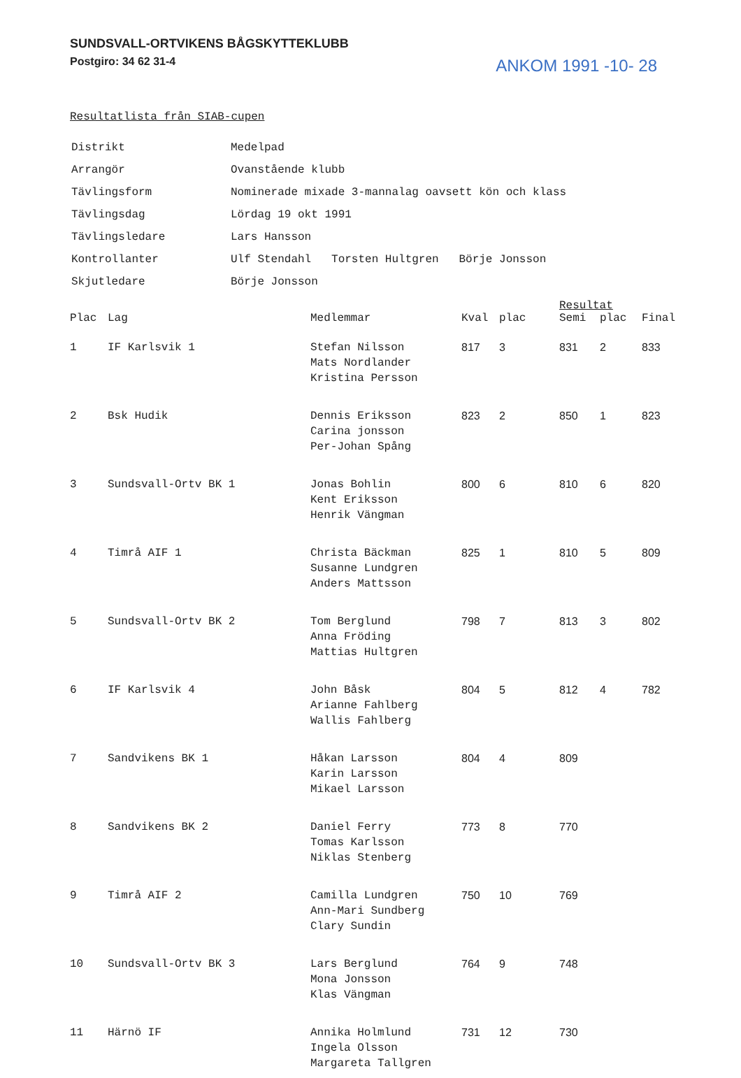SUNDSVALL-ORTVIKENS BÅGSKYTTEKLUBB
Postgiro: 34 62 31-4
ANKOM 1991 -10- 28
Resultatlista från SIAB-cupen
| Distrikt | Medelpad |
| Arrangör | Ovanstående klubb |
| Tävlingsform | Nominerade mixade 3-mannalag oavsett kön och klass |
| Tävlingsdag | Lördag 19 okt 1991 |
| Tävlingsledare | Lars Hansson |
| Kontrollanter | Ulf Stendahl Torsten Hultgren Börje Jonsson |
| Skjutledare | Börje Jonsson |
| | | | | | Resultat | | |
| --- | --- | --- | --- | --- | --- | --- | --- |
| Plac | Lag | Medlemmar | Kval | plac | Semi | plac | Final |
| 1 | IF Karlsvik 1 | Stefan Nilsson Mats Nordlander Kristina Persson | 817 | 3 | 831 | 2 | 833 |
| 2 | Bsk Hudik | Dennis Eriksson Carina jonsson Per-Johan Spång | 823 | 2 | 850 | 1 | 823 |
| 3 | Sundsvall-Ortv BK 1 | Jonas Bohlin Kent Eriksson Henrik Vängman | 800 | 6 | 810 | 6 | 820 |
| 4 | Timrå AIF 1 | Christa Bäckman Susanne Lundgren Anders Mattsson | 825 | 1 | 810 | 5 | 809 |
| 5 | Sundsvall-Ortv BK 2 | Tom Berglund Anna Fröding Mattias Hultgren | 798 | 7 | 813 | 3 | 802 |
| 6 | IF Karlsvik 4 | John Båsk Arianne Fahlberg Wallis Fahlberg | 804 | 5 | 812 | 4 | 782 |
| 7 | Sandvikens BK 1 | Håkan Larsson Karin Larsson Mikael Larsson | 804 | 4 | 809 | | |
| 8 | Sandvikens BK 2 | Daniel Ferry Tomas Karlsson Niklas Stenberg | 773 | 8 | 770 | | |
| 9 | Timrå AIF 2 | Camilla Lundgren Ann-Mari Sundberg Clary Sundin | 750 | 10 | 769 | | |
| 10 | Sundsvall-Ortv BK 3 | Lars Berglund Mona Jonsson Klas Vängman | 764 | 9 | 748 | | |
| 11 | Härnö IF | Annika Holmlund Ingela Olsson Margareta Tallgren | 731 | 12 | 730 | | |